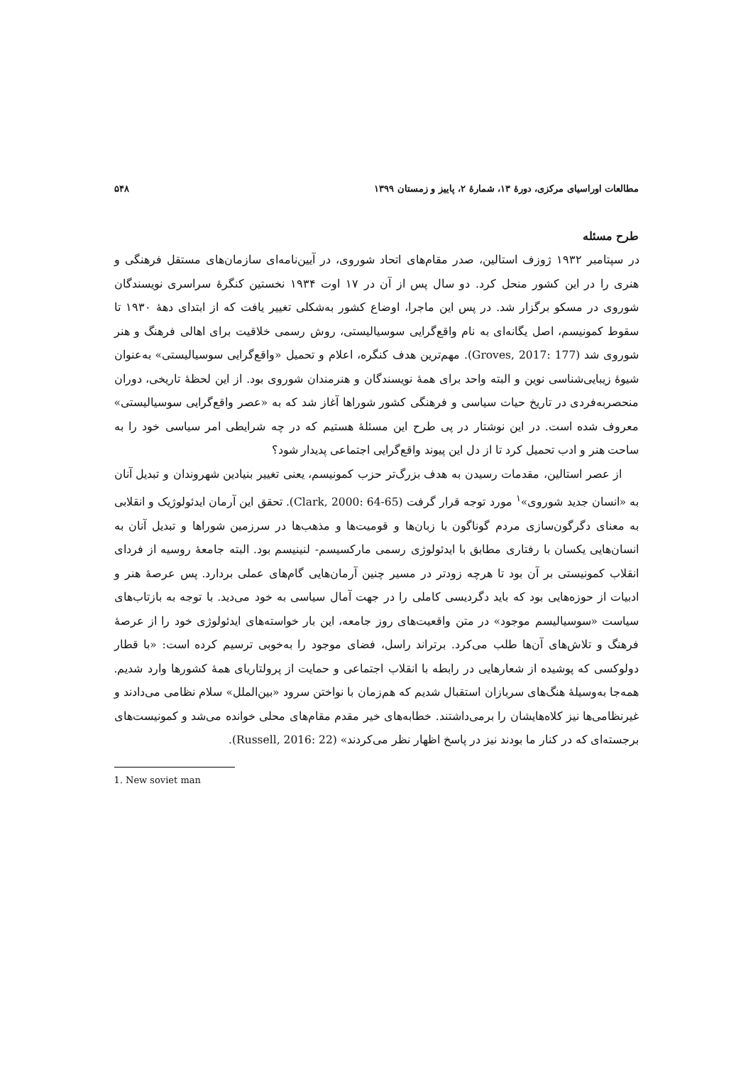مطالعات اوراسیای مرکزی، دورهٔ ۱۳، شمارهٔ ۲، پاییز و زمستان ۱۳۹۹ ۵۴۸
طرح مسئله
در سپتامبر ۱۹۳۲ ژوزف استالین، صدر مقام‌های اتحاد شوروی، در آیین‌نامه‌ای سازمان‌های مستقل فرهنگی و هنری را در این کشور منحل کرد. دو سال پس از آن در ۱۷ اوت ۱۹۳۴ نخستین کنگرهٔ سراسری نویسندگان شوروی در مسکو برگزار شد. در پس این ماجرا، اوضاع کشور به‌شکلی تغییر یافت که از ابتدای دههٔ ۱۹۳۰ تا سقوط کمونیسم، اصل یگانه‌ای به نام واقع‌گرایی سوسیالیستی، روش رسمی خلاقیت برای اهالی فرهنگ و هنر شوروی شد (Groves, 2017: 177). مهم‌ترین هدف کنگره، اعلام و تحمیل «واقع‌گرایی سوسیالیستی» به‌عنوان شیوهٔ زیبایی‌شناسی نوین و البته واحد برای همهٔ نویسندگان و هنرمندان شوروی بود. از این لحظهٔ تاریخی، دوران منحصربه‌فردی در تاریخ حیات سیاسی و فرهنگی کشور شوراها آغاز شد که به «عصر واقع‌گرایی سوسیالیستی» معروف شده است. در این نوشتار در پی طرح این مسئلهٔ هستیم که در چه شرایطی امر سیاسی خود را به ساحت هنر و ادب تحمیل کرد تا از دل این پیوند واقع‌گرایی اجتماعی پدیدار شود؟
از عصر استالین، مقدمات رسیدن به هدف بزرگ‌تر حزب کمونیسم، یعنی تغییر بنیادین شهروندان و تبدیل آنان به «انسان جدید شوروی»<sup>۱</sup> مورد توجه قرار گرفت (Clark, 2000: 64-65). تحقق این آرمان ایدئولوژیک و انقلابی به معنای دگرگون‌سازی مردم گوناگون با زبان‌ها و قومیت‌ها و مذهب‌ها در سرزمین شوراها و تبدیل آنان به انسان‌هایی یکسان با رفتاری مطابق با ایدئولوژی رسمی مارکسیسم- لنینیسم بود. البته جامعهٔ روسیه از فردای انقلاب کمونیستی بر آن بود تا هرچه زودتر در مسیر چنین آرمان‌هایی گام‌های عملی بردارد. پس عرصهٔ هنر و ادبیات از حوزه‌هایی بود که باید دگردیسی کاملی را در جهت آمال سیاسی به خود می‌دید. با توجه به بازتاب‌های سیاست «سوسیالیسم موجود» در متن واقعیت‌های روز جامعه، این بار خواسته‌های ایدئولوژی خود را از عرصهٔ فرهنگ و تلاش‌های آن‌ها طلب می‌کرد. برتراند راسل، فضای موجود را به‌خوبی ترسیم کرده است: «با قطار دولوکسی که پوشیده از شعارهایی در رابطه با انقلاب اجتماعی و حمایت از پرولتاریای همهٔ کشورها وارد شدیم. همه‌جا به‌وسیلهٔ هنگ‌های سربازان استقبال شدیم که هم‌زمان با نواختن سرود «بین‌الملل» سلام نظامی می‌دادند و غیرنظامی‌ها نیز کلاه‌هایشان را برمی‌داشتند. خطابه‌های خیر مقدم مقام‌های محلی خوانده می‌شد و کمونیست‌های برجسته‌ای که در کنار ما بودند نیز در پاسخ اظهار نظر می‌کردند» (Russell, 2016: 22).
1. New soviet man